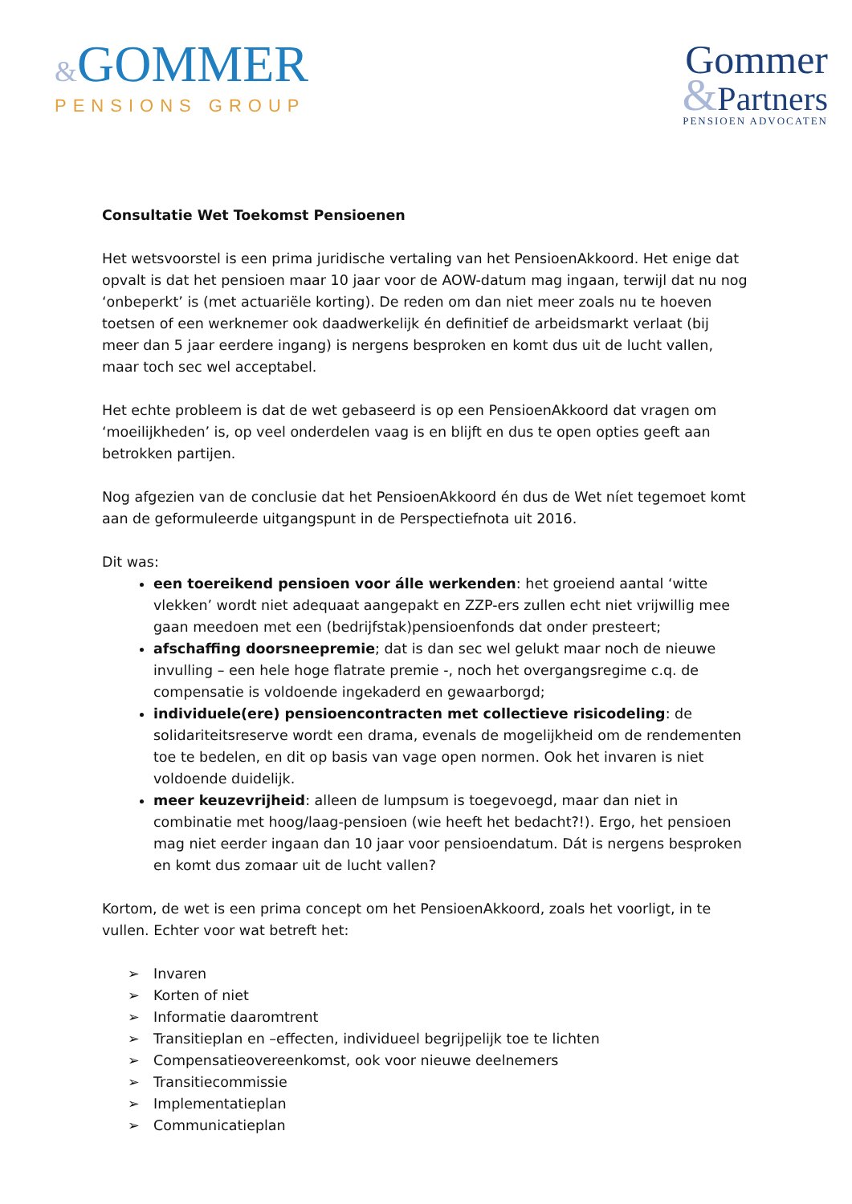&GOMMER
PENSIONS GROUP
Gommer
&Partners
PENSIOEN ADVOCATEN
Consultatie Wet Toekomst Pensioenen
Het wetsvoorstel is een prima juridische vertaling van het PensioenAkkoord. Het enige dat opvalt is dat het pensioen maar 10 jaar voor de AOW-datum mag ingaan, terwijl dat nu nog ‘onbeperkt’ is (met actuariële korting). De reden om dan niet meer zoals nu te hoeven toetsen of een werknemer ook daadwerkelijk én definitief de arbeidsmarkt verlaat (bij meer dan 5 jaar eerdere ingang) is nergens besproken en komt dus uit de lucht vallen, maar toch sec wel acceptabel.
Het echte probleem is dat de wet gebaseerd is op een PensioenAkkoord dat vragen om ‘moeilijkheden’ is, op veel onderdelen vaag is en blijft en dus te open opties geeft aan betrokken partijen.
Nog afgezien van de conclusie dat het PensioenAkkoord én dus de Wet níet tegemoet komt aan de geformuleerde uitgangspunt in de Perspectiefnota uit 2016.
Dit was:
een toereikend pensioen voor álle werkenden: het groeiend aantal ‘witte vlekken’ wordt niet adequaat aangepakt en ZZP-ers zullen echt niet vrijwillig mee gaan meedoen met een (bedrijfstak)pensioenfonds dat onder presteert;
afschaffing doorsneepremie; dat is dan sec wel gelukt maar noch de nieuwe invulling – een hele hoge flatrate premie -, noch het overgangsregime c.q. de compensatie is voldoende ingekaderd en gewaarborgd;
individuele(ere) pensioencontracten met collectieve risicodeling: de solidariteitsreserve wordt een drama, evenals de mogelijkheid om de rendementen toe te bedelen, en dit op basis van vage open normen. Ook het invaren is niet voldoende duidelijk.
meer keuzevrijheid: alleen de lumpsum is toegevoegd, maar dan niet in combinatie met hoog/laag-pensioen (wie heeft het bedacht?!). Ergo, het pensioen mag niet eerder ingaan dan 10 jaar voor pensioendatum. Dát is nergens besproken en komt dus zomaar uit de lucht vallen?
Kortom, de wet is een prima concept om het PensioenAkkoord, zoals het voorligt, in te vullen. Echter voor wat betreft het:
➢ Invaren
➢ Korten of niet
➢ Informatie daaromtrent
➢ Transitieplan en –effecten, individueel begrijpelijk toe te lichten
➢ Compensatieovereenkomst, ook voor nieuwe deelnemers
➢ Transitiecommissie
➢ Implementatieplan
➢ Communicatieplan